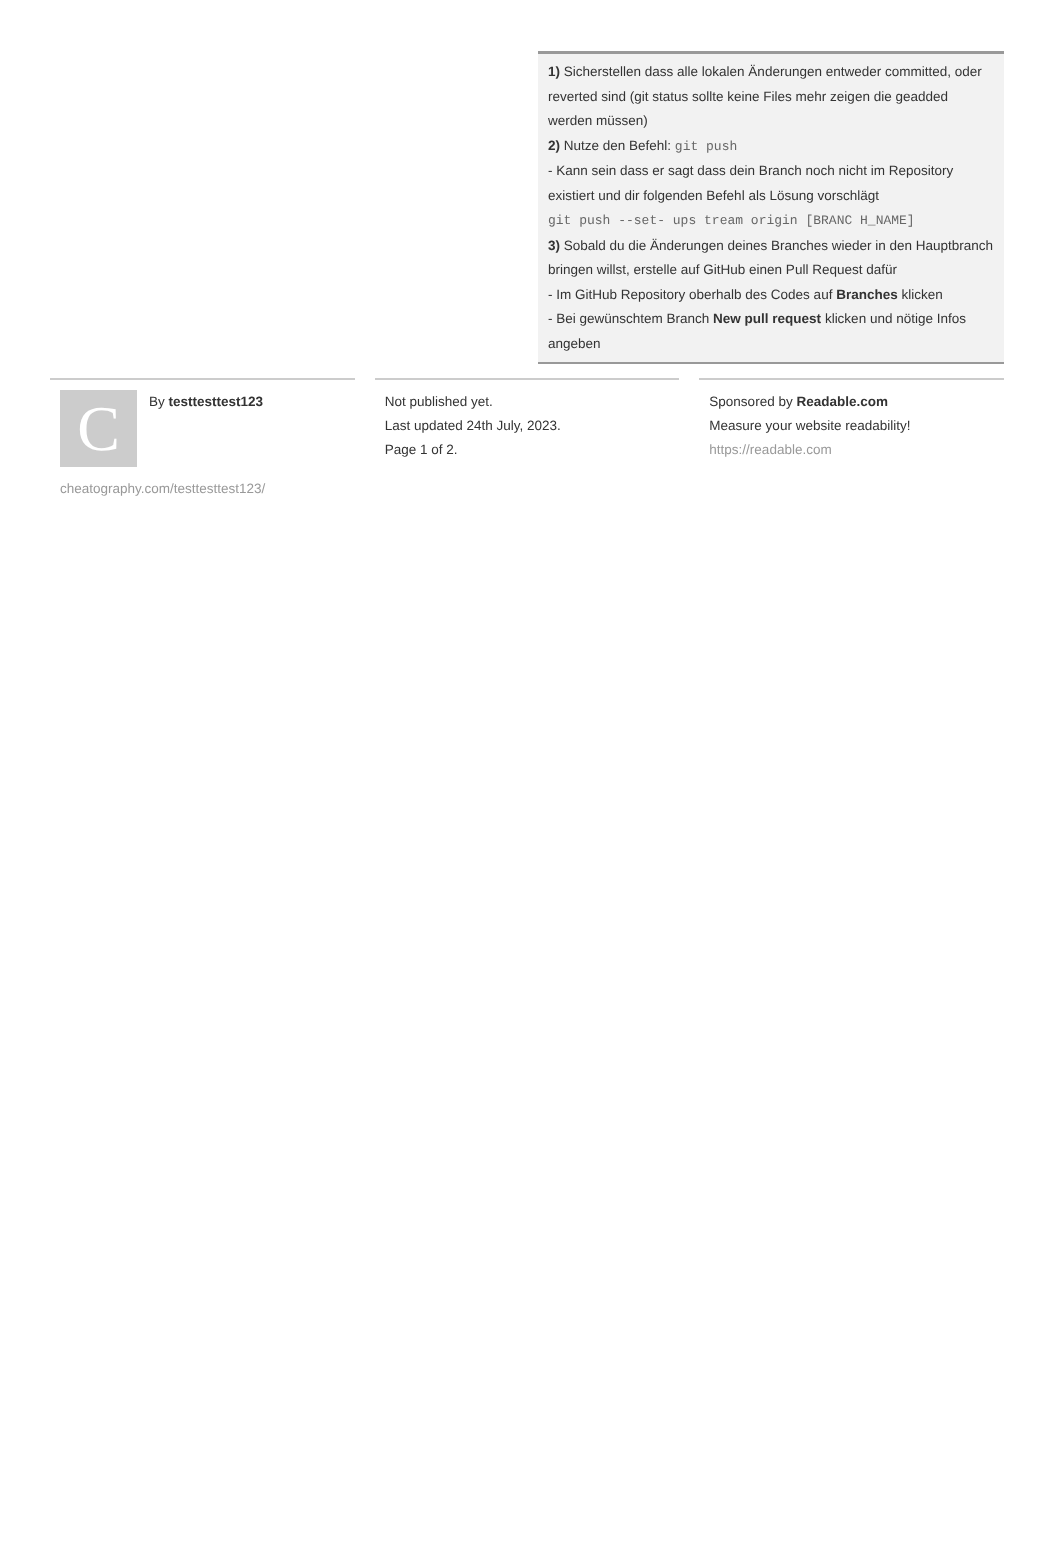1) Sicherstellen dass alle lokalen Änderungen entweder committed, oder reverted sind (git status sollte keine Files mehr zeigen die geadded werden müssen)
2) Nutze den Befehl: git push
- Kann sein dass er sagt dass dein Branch noch nicht im Repository existiert und dir folgenden Befehl als Lösung vorschlägt
git push --set- ups tream origin [BRANC H_NAME]
3) Sobald du die Änderungen deines Branches wieder in den Hauptbranch bringen willst, erstelle auf GitHub einen Pull Request dafür
- Im GitHub Repository oberhalb des Codes auf Branches klicken
- Bei gewünschtem Branch New pull request klicken und nötige Infos angeben
C
By testtesttest123
cheatography.com/testtesttest123/
Not published yet.
Last updated 24th July, 2023.
Page 1 of 2.
Sponsored by Readable.com
Measure your website readability!
https://readable.com